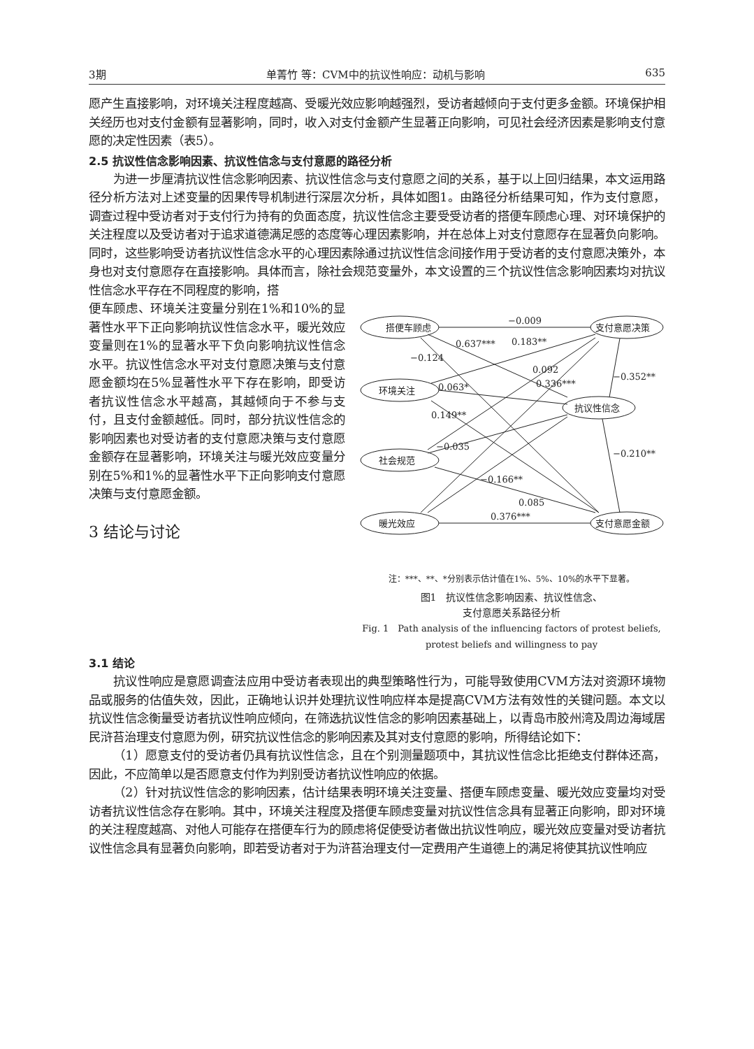3期 单菁竹 等：CVM中的抗议性响应：动机与影响 635
愿产生直接影响，对环境关注程度越高、受暖光效应影响越强烈，受访者越倾向于支付更多金额。环境保护相关经历也对支付金额有显著影响，同时，收入对支付金额产生显著正向影响，可见社会经济因素是影响支付意愿的决定性因素（表5）。
2.5 抗议性信念影响因素、抗议性信念与支付意愿的路径分析
为进一步厘清抗议性信念影响因素、抗议性信念与支付意愿之间的关系，基于以上回归结果，本文运用路径分析方法对上述变量的因果传导机制进行深层次分析，具体如图1。由路径分析结果可知，作为支付意愿，调查过程中受访者对于支付行为持有的负面态度，抗议性信念主要受受访者的搭便车顾虑心理、对环境保护的关注程度以及受访者对于追求道德满足感的态度等心理因素影响，并在总体上对支付意愿存在显著负向影响。同时，这些影响受访者抗议性信念水平的心理因素除通过抗议性信念间接作用于受访者的支付意愿决策外，本身也对支付意愿存在直接影响。具体而言，除社会规范变量外，本文设置的三个抗议性信念影响因素均对抗议性信念水平存在不同程度的影响，搭
便车顾虑、环境关注变量分别在1%和10%的显著性水平下正向影响抗议性信念水平，暖光效应变量则在1%的显著水平下负向影响抗议性信念水平。抗议性信念水平对支付意愿决策与支付意愿金额均在5%显著性水平下存在影响，即受访者抗议性信念水平越高，其越倾向于不参与支付，且支付金额越低。同时，部分抗议性信念的影响因素也对受访者的支付意愿决策与支付意愿金额存在显著影响，环境关注与暖光效应变量分别在5%和1%的显著性水平下正向影响支付意愿决策与支付意愿金额。
3 结论与讨论
搭便车顾虑
环境关注
社会规范
暖光效应
支付意愿决策
抗议性信念
支付意愿金额
−0.009
0.637***
0.183**
−0.124
0.092
0.336***
−0.352**
0.063*
0.149**
−0.035
−0.210**
−0.166**
0.085
0.376***
注：***、**、*分别表示估计值在1%、5%、10%的水平下显著。
图1　抗议性信念影响因素、抗议性信念、
支付意愿关系路径分析
Fig. 1　Path analysis of the influencing factors of protest beliefs,
protest beliefs and willingness to pay
3.1 结论
抗议性响应是意愿调查法应用中受访者表现出的典型策略性行为，可能导致使用CVM方法对资源环境物品或服务的估值失效，因此，正确地认识并处理抗议性响应样本是提高CVM方法有效性的关键问题。本文以抗议性信念衡量受访者抗议性响应倾向，在筛选抗议性信念的影响因素基础上，以青岛市胶州湾及周边海域居民浒苔治理支付意愿为例，研究抗议性信念的影响因素及其对支付意愿的影响，所得结论如下：
（1）愿意支付的受访者仍具有抗议性信念，且在个别测量题项中，其抗议性信念比拒绝支付群体还高，因此，不应简单以是否愿意支付作为判别受访者抗议性响应的依据。
（2）针对抗议性信念的影响因素，估计结果表明环境关注变量、搭便车顾虑变量、暖光效应变量均对受访者抗议性信念存在影响。其中，环境关注程度及搭便车顾虑变量对抗议性信念具有显著正向影响，即对环境的关注程度越高、对他人可能存在搭便车行为的顾虑将促使受访者做出抗议性响应，暖光效应变量对受访者抗议性信念具有显著负向影响，即若受访者对于为浒苔治理支付一定费用产生道德上的满足将使其抗议性响应